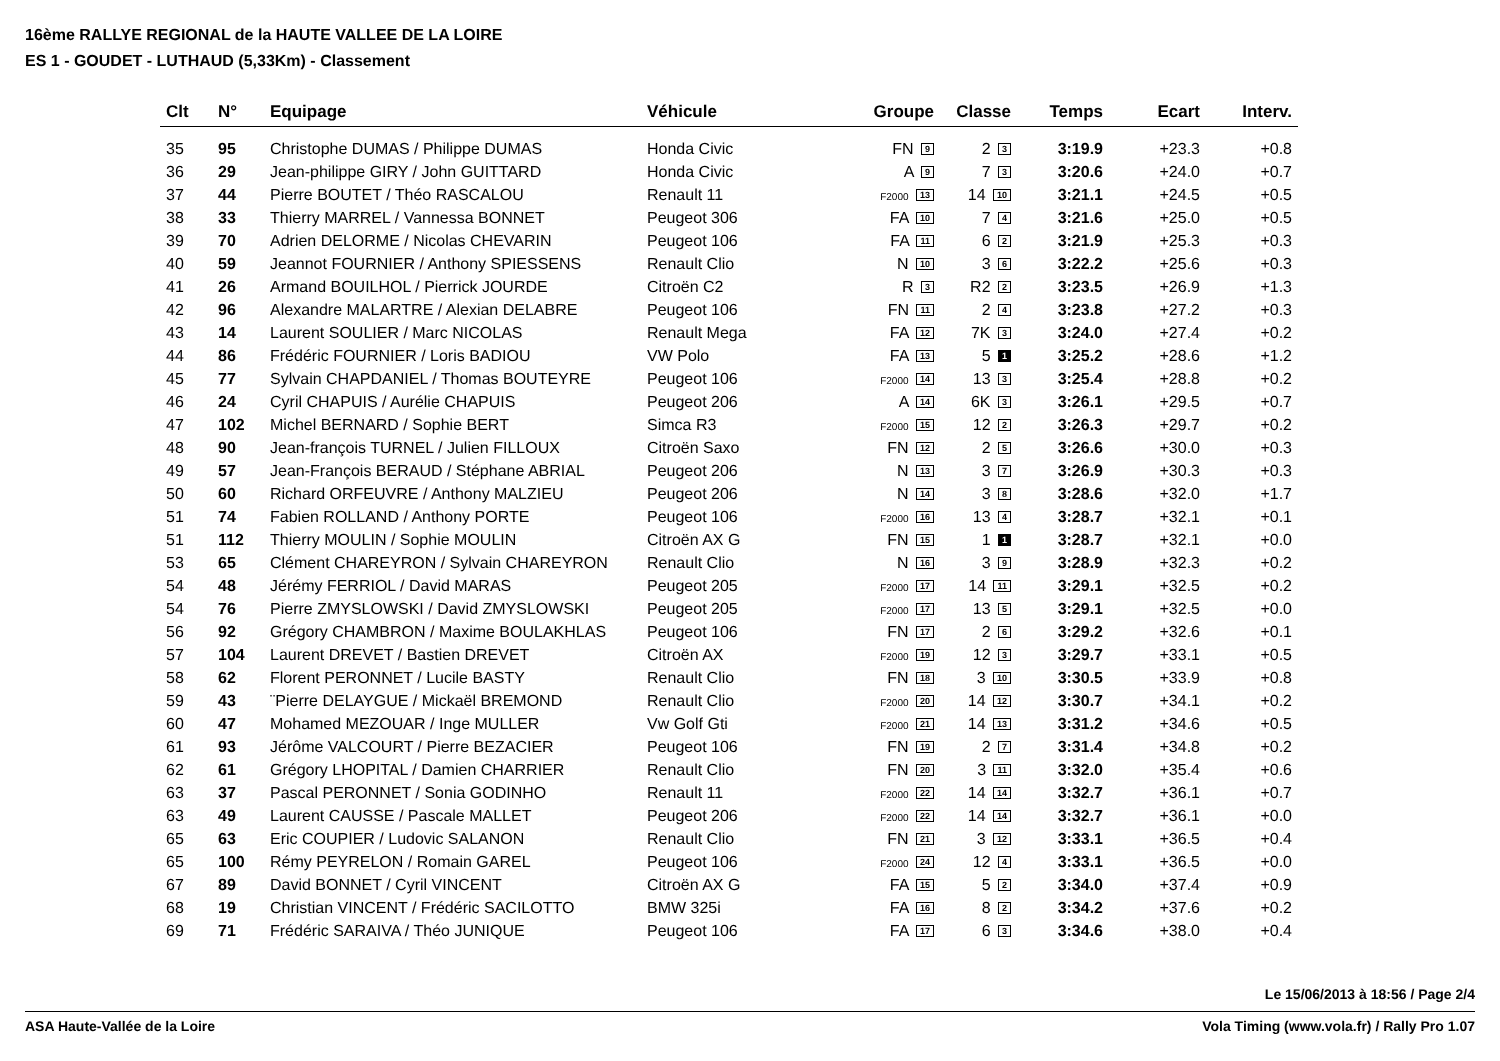16ème RALLYE REGIONAL de la HAUTE VALLEE DE LA LOIRE
ES 1 - GOUDET - LUTHAUD (5,33Km) - Classement
| Clt | N° | Equipage | Véhicule | Groupe | Classe | Temps | Ecart | Interv. |
| --- | --- | --- | --- | --- | --- | --- | --- | --- |
| 35 | 95 | Christophe DUMAS / Philippe DUMAS | Honda Civic | FN 9 | 2 3 | 3:19.9 | +23.3 | +0.8 |
| 36 | 29 | Jean-philippe GIRY / John GUITTARD | Honda Civic | A 9 | 7 3 | 3:20.6 | +24.0 | +0.7 |
| 37 | 44 | Pierre BOUTET / Théo RASCALOU | Renault 11 | F2000 13 | 14 10 | 3:21.1 | +24.5 | +0.5 |
| 38 | 33 | Thierry MARREL / Vannessa BONNET | Peugeot 306 | FA 10 | 7 4 | 3:21.6 | +25.0 | +0.5 |
| 39 | 70 | Adrien DELORME / Nicolas CHEVARIN | Peugeot 106 | FA 11 | 6 2 | 3:21.9 | +25.3 | +0.3 |
| 40 | 59 | Jeannot FOURNIER / Anthony SPIESSENS | Renault Clio | N 10 | 3 6 | 3:22.2 | +25.6 | +0.3 |
| 41 | 26 | Armand BOUILHOL / Pierrick JOURDE | Citroën C2 | R 3 | R2 2 | 3:23.5 | +26.9 | +1.3 |
| 42 | 96 | Alexandre MALARTRE / Alexian DELABRE | Peugeot 106 | FN 11 | 2 4 | 3:23.8 | +27.2 | +0.3 |
| 43 | 14 | Laurent SOULIER / Marc NICOLAS | Renault Mega | FA 12 | 7K 3 | 3:24.0 | +27.4 | +0.2 |
| 44 | 86 | Frédéric FOURNIER / Loris BADIOU | VW Polo | FA 13 | 5 1 | 3:25.2 | +28.6 | +1.2 |
| 45 | 77 | Sylvain CHAPDANIEL / Thomas BOUTEYRE | Peugeot 106 | F2000 14 | 13 3 | 3:25.4 | +28.8 | +0.2 |
| 46 | 24 | Cyril CHAPUIS / Aurélie CHAPUIS | Peugeot 206 | A 14 | 6K 3 | 3:26.1 | +29.5 | +0.7 |
| 47 | 102 | Michel BERNARD / Sophie BERT | Simca R3 | F2000 15 | 12 2 | 3:26.3 | +29.7 | +0.2 |
| 48 | 90 | Jean-françois TURNEL / Julien FILLOUX | Citroën Saxo | FN 12 | 2 5 | 3:26.6 | +30.0 | +0.3 |
| 49 | 57 | Jean-François BERAUD / Stéphane ABRIAL | Peugeot 206 | N 13 | 3 7 | 3:26.9 | +30.3 | +0.3 |
| 50 | 60 | Richard ORFEUVRE / Anthony MALZIEU | Peugeot 206 | N 14 | 3 8 | 3:28.6 | +32.0 | +1.7 |
| 51 | 74 | Fabien ROLLAND / Anthony PORTE | Peugeot 106 | F2000 16 | 13 4 | 3:28.7 | +32.1 | +0.1 |
| 51 | 112 | Thierry MOULIN / Sophie MOULIN | Citroën AX G | FN 15 | 1 1 | 3:28.7 | +32.1 | +0.0 |
| 53 | 65 | Clément CHAREYRON / Sylvain CHAREYRON | Renault Clio | N 16 | 3 9 | 3:28.9 | +32.3 | +0.2 |
| 54 | 48 | Jérémy FERRIOL / David MARAS | Peugeot 205 | F2000 17 | 14 11 | 3:29.1 | +32.5 | +0.2 |
| 54 | 76 | Pierre ZMYSLOWSKI / David ZMYSLOWSKI | Peugeot 205 | F2000 17 | 13 5 | 3:29.1 | +32.5 | +0.0 |
| 56 | 92 | Grégory CHAMBRON / Maxime BOULAKHLAS | Peugeot 106 | FN 17 | 2 6 | 3:29.2 | +32.6 | +0.1 |
| 57 | 104 | Laurent DREVET / Bastien DREVET | Citroën AX | F2000 19 | 12 3 | 3:29.7 | +33.1 | +0.5 |
| 58 | 62 | Florent PERONNET / Lucile BASTY | Renault Clio | FN 18 | 3 10 | 3:30.5 | +33.9 | +0.8 |
| 59 | 43 | ¨Pierre DELAYGUE / Mickaël BREMOND | Renault Clio | F2000 20 | 14 12 | 3:30.7 | +34.1 | +0.2 |
| 60 | 47 | Mohamed MEZOUAR / Inge MULLER | Vw Golf Gti | F2000 21 | 14 13 | 3:31.2 | +34.6 | +0.5 |
| 61 | 93 | Jérôme VALCOURT / Pierre BEZACIER | Peugeot 106 | FN 19 | 2 7 | 3:31.4 | +34.8 | +0.2 |
| 62 | 61 | Grégory LHOPITAL / Damien CHARRIER | Renault Clio | FN 20 | 3 11 | 3:32.0 | +35.4 | +0.6 |
| 63 | 37 | Pascal PERONNET / Sonia GODINHO | Renault 11 | F2000 22 | 14 14 | 3:32.7 | +36.1 | +0.7 |
| 63 | 49 | Laurent CAUSSE / Pascale MALLET | Peugeot 206 | F2000 22 | 14 14 | 3:32.7 | +36.1 | +0.0 |
| 65 | 63 | Eric COUPIER / Ludovic SALANON | Renault Clio | FN 21 | 3 12 | 3:33.1 | +36.5 | +0.4 |
| 65 | 100 | Rémy PEYRELON / Romain GAREL | Peugeot 106 | F2000 24 | 12 4 | 3:33.1 | +36.5 | +0.0 |
| 67 | 89 | David BONNET / Cyril VINCENT | Citroën AX G | FA 15 | 5 2 | 3:34.0 | +37.4 | +0.9 |
| 68 | 19 | Christian VINCENT / Frédéric SACILOTTO | BMW 325i | FA 16 | 8 2 | 3:34.2 | +37.6 | +0.2 |
| 69 | 71 | Frédéric SARAIVA / Théo JUNIQUE | Peugeot 106 | FA 17 | 6 3 | 3:34.6 | +38.0 | +0.4 |
Le 15/06/2013 à 18:56 / Page 2/4
ASA Haute-Vallée de la Loire Vola Timing (www.vola.fr) / Rally Pro 1.07